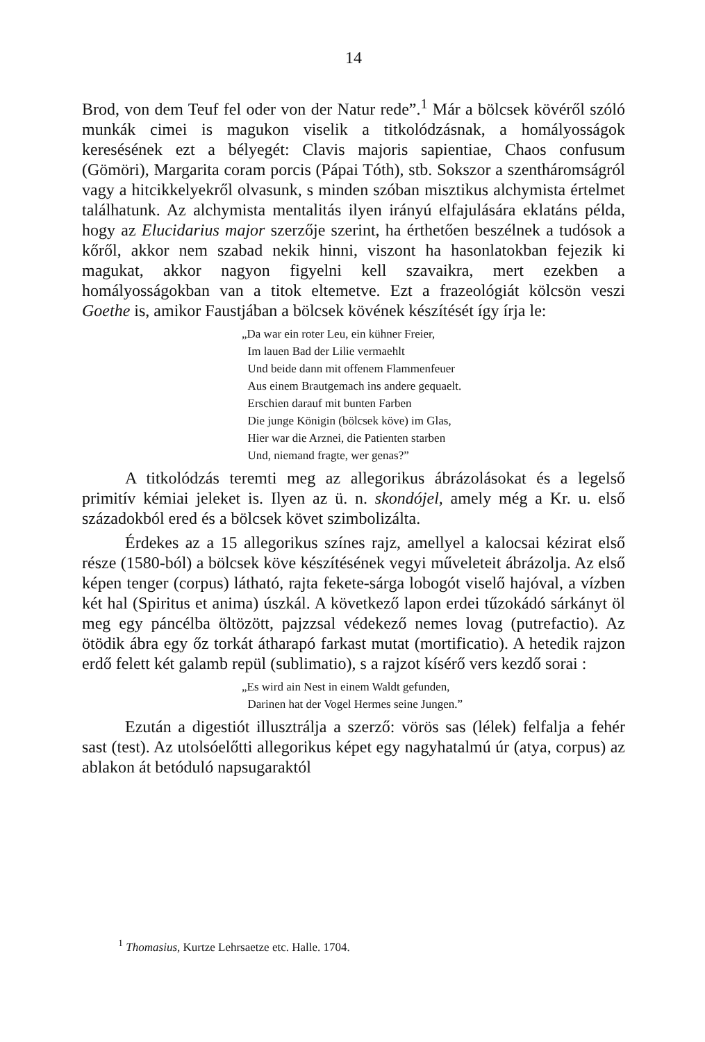14
Brod, von dem Teuf fel oder von der Natur rede”.<sup>1</sup> Már a bölcsek kövéről szóló munkák cimei is magukon viselik a titkolódzásnak, a homályosságok keresésének ezt a bélyegét: Clavis majoris sapientiae, Chaos confusum (Gömöri), Margarita coram porcis (Pápai Tóth), stb. Sokszor a szentháromságról vagy a hitcikkelyekről olvasunk, s minden szóban misztikus alchymista értelmet találhatunk. Az alchymista mentalitás ilyen irányú elfajulására eklatáns példa, hogy az Elucidarius major szerzője szerint, ha érthetően beszélnek a tudósok a kőről, akkor nem szabad nekik hinni, viszont ha hasonlatokban fejezik ki magukat, akkor nagyon figyelni kell szavaikra, mert ezekben a homályosságokban van a titok eltemetve. Ezt a frazeológiát kölcsön veszi Goethe is, amikor Faustjában a bölcsek kövének készítését így írja le:
„Da war ein roter Leu, ein kühner Freier,
Im lauen Bad der Lilie vermaehlt
Und beide dann mit offenem Flammenfeuer
Aus einem Brautgemach ins andere gequaelt.
Erschien darauf mit bunten Farben
Die junge Königin (bölcsek köve) im Glas,
Hier war die Arznei, die Patienten starben
Und, niemand fragte, wer genas?”
A titkolódzás teremti meg az allegorikus ábrázolásokat és a legelső primitív kémiai jeleket is. Ilyen az ü. n. skondójel, amely még a Kr. u. első századokból ered és a bölcsek követ szimbolizálta.
Érdekes az a 15 allegorikus színes rajz, amellyel a kalocsai kézirat első része (1580-ból) a bölcsek köve készítésének vegyi műveleteit ábrázolja. Az első képen tenger (corpus) látható, rajta fekete-sárga lobogót viselő hajóval, a vízben két hal (Spiritus et anima) úszkál. A következő lapon erdei tűzokádó sárkányt öl meg egy páncélba öltözött, pajzzsal védekező nemes lovag (putrefactio). Az ötödik ábra egy őz torkát átharapó farkast mutat (mortificatio). A hetedik rajzon erdő felett két galamb repül (sublimatio), s a rajzot kísérő vers kezdő sorai :
„Es wird ain Nest in einem Waldt gefunden,
Darinen hat der Vogel Hermes seine Jungen.”
Ezután a digestiót illusztrálja a szerző: vörös sas (lélek) felfalja a fehér sast (test). Az utolsóelőtti allegorikus képet egy nagyhatalmú úr (atya, corpus) az ablakon át betóduló napsugaraktól
<sup>1</sup> Thomasius, Kurtze Lehrsaetze etc. Halle. 1704.